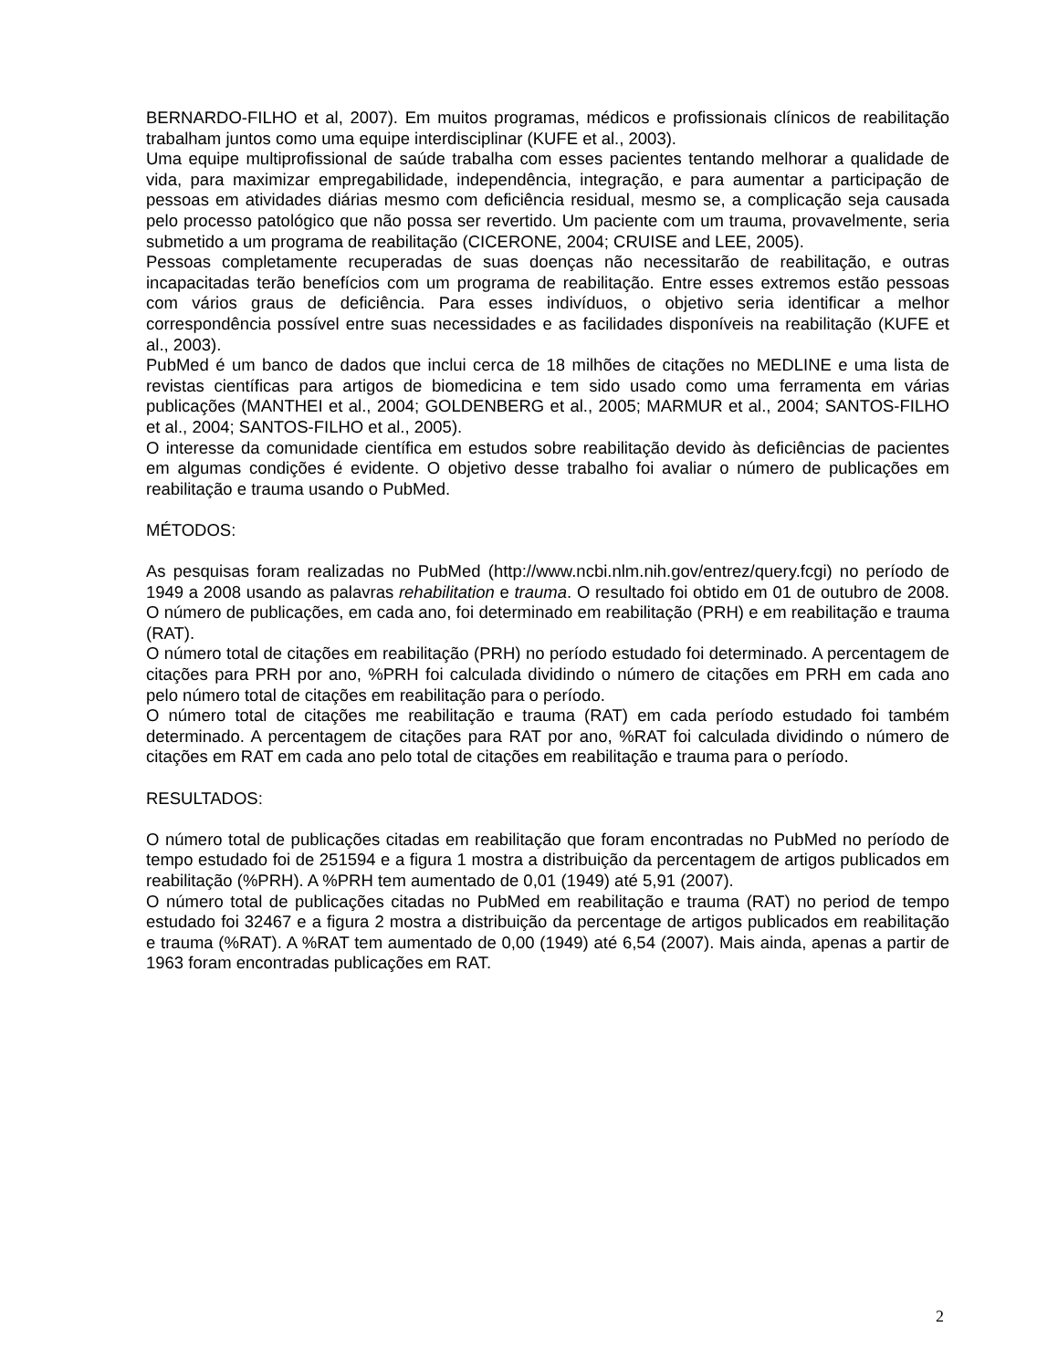BERNARDO-FILHO et al, 2007). Em muitos programas, médicos e profissionais clínicos de reabilitação trabalham juntos como uma equipe interdisciplinar (KUFE et al., 2003).
Uma equipe multiprofissional de saúde trabalha com esses pacientes tentando melhorar a qualidade de vida, para maximizar empregabilidade, independência, integração, e para aumentar a participação de pessoas em atividades diárias mesmo com deficiência residual, mesmo se, a complicação seja causada pelo processo patológico que não possa ser revertido. Um paciente com um trauma, provavelmente, seria submetido a um programa de reabilitação (CICERONE, 2004; CRUISE and LEE, 2005).
Pessoas completamente recuperadas de suas doenças não necessitarão de reabilitação, e outras incapacitadas terão benefícios com um programa de reabilitação. Entre esses extremos estão pessoas com vários graus de deficiência. Para esses indivíduos, o objetivo seria identificar a melhor correspondência possível entre suas necessidades e as facilidades disponíveis na reabilitação (KUFE et al., 2003).
PubMed é um banco de dados que inclui cerca de 18 milhões de citações no MEDLINE e uma lista de revistas científicas para artigos de biomedicina e tem sido usado como uma ferramenta em várias publicações (MANTHEI et al., 2004; GOLDENBERG et al., 2005; MARMUR et al., 2004; SANTOS-FILHO et al., 2004; SANTOS-FILHO et al., 2005).
O interesse da comunidade científica em estudos sobre reabilitação devido às deficiências de pacientes em algumas condições é evidente. O objetivo desse trabalho foi avaliar o número de publicações em reabilitação e trauma usando o PubMed.
MÉTODOS:
As pesquisas foram realizadas no PubMed (http://www.ncbi.nlm.nih.gov/entrez/query.fcgi) no período de 1949 a 2008 usando as palavras rehabilitation e trauma. O resultado foi obtido em 01 de outubro de 2008. O número de publicações, em cada ano, foi determinado em reabilitação (PRH) e em reabilitação e trauma (RAT).
O número total de citações em reabilitação (PRH) no período estudado foi determinado. A percentagem de citações para PRH por ano, %PRH foi calculada dividindo o número de citações em PRH em cada ano pelo número total de citações em reabilitação para o período.
O número total de citações me reabilitação e trauma (RAT) em cada período estudado foi também determinado. A percentagem de citações para RAT por ano, %RAT foi calculada dividindo o número de citações em RAT em cada ano pelo total de citações em reabilitação e trauma para o período.
RESULTADOS:
O número total de publicações citadas em reabilitação que foram encontradas no PubMed no período de tempo estudado foi de 251594 e a figura 1 mostra a distribuição da percentagem de artigos publicados em reabilitação (%PRH). A %PRH tem aumentado de 0,01 (1949) até 5,91 (2007).
O número total de publicações citadas no PubMed em reabilitação e trauma (RAT) no period de tempo estudado foi 32467 e a figura 2 mostra a distribuição da percentage de artigos publicados em reabilitação e trauma (%RAT). A %RAT tem aumentado de 0,00 (1949) até 6,54 (2007). Mais ainda, apenas a partir de 1963 foram encontradas publicações em RAT.
2